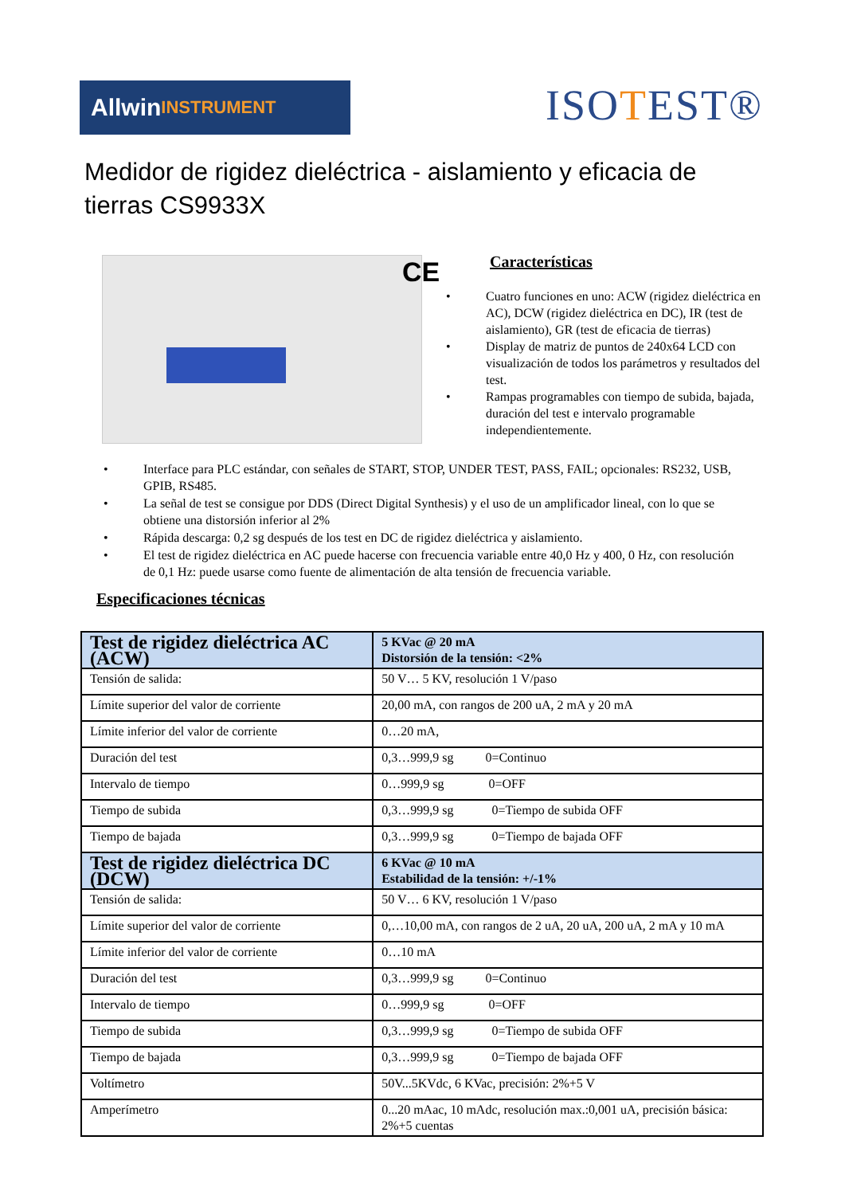Allwin INSTRUMENT
ISOTEST®
Medidor de rigidez dieléctrica - aislamiento y eficacia de tierras CS9933X
CE
Características
Cuatro funciones en uno: ACW (rigidez dieléctrica en AC), DCW (rigidez dieléctrica en DC), IR (test de aislamiento), GR (test de eficacia de tierras)
Display de matriz de puntos de 240x64 LCD con visualización de todos los parámetros y resultados del test.
Rampas programables con tiempo de subida, bajada, duración del test e intervalo programable independientemente.
Interface para PLC estándar, con señales de START, STOP, UNDER TEST, PASS, FAIL; opcionales: RS232, USB, GPIB, RS485.
La señal de test se consigue por DDS (Direct Digital Synthesis) y el uso de un amplificador lineal, con lo que se obtiene una distorsión inferior al 2%
Rápida descarga: 0,2 sg después de los test en DC de rigidez dieléctrica y aislamiento.
El test de rigidez dieléctrica en AC puede hacerse con frecuencia variable entre 40,0 Hz y 400, 0 Hz, con resolución de 0,1 Hz: puede usarse como fuente de alimentación de alta tensión de frecuencia variable.
Especificaciones técnicas
| Test de rigidez dieléctrica AC (ACW) | 5 KVac @ 20 mA Distorsión de la tensión: <2% |
| --- | --- |
| Tensión de salida: | 50 V… 5 KV, resolución 1 V/paso |
| Límite superior del valor de corriente | 20,00 mA, con rangos de 200 uA, 2 mA y 20 mA |
| Límite inferior del valor de corriente | 0…20 mA, |
| Duración del test | 0,3…999,9 sg 0=Continuo |
| Intervalo de tiempo | 0…999,9 sg 0=OFF |
| Tiempo de subida | 0,3…999,9 sg 0=Tiempo de subida OFF |
| Tiempo de bajada | 0,3…999,9 sg 0=Tiempo de bajada OFF |
| Test de rigidez dieléctrica DC (DCW) | 6 KVac @ 10 mA Estabilidad de la tensión: +/-1% |
| Tensión de salida: | 50 V… 6 KV, resolución 1 V/paso |
| Límite superior del valor de corriente | 0,…10,00 mA, con rangos de 2 uA, 20 uA, 200 uA, 2 mA y 10 mA |
| Límite inferior del valor de corriente | 0…10 mA |
| Duración del test | 0,3…999,9 sg 0=Continuo |
| Intervalo de tiempo | 0…999,9 sg 0=OFF |
| Tiempo de subida | 0,3…999,9 sg 0=Tiempo de subida OFF |
| Tiempo de bajada | 0,3…999,9 sg 0=Tiempo de bajada OFF |
| Voltímetro | 50V...5KVdc, 6 KVac, precisión: 2%+5 V |
| Amperímetro | 0...20 mAac, 10 mAdc, resolución max.:0,001 uA, precisión básica: 2%+5 cuentas |